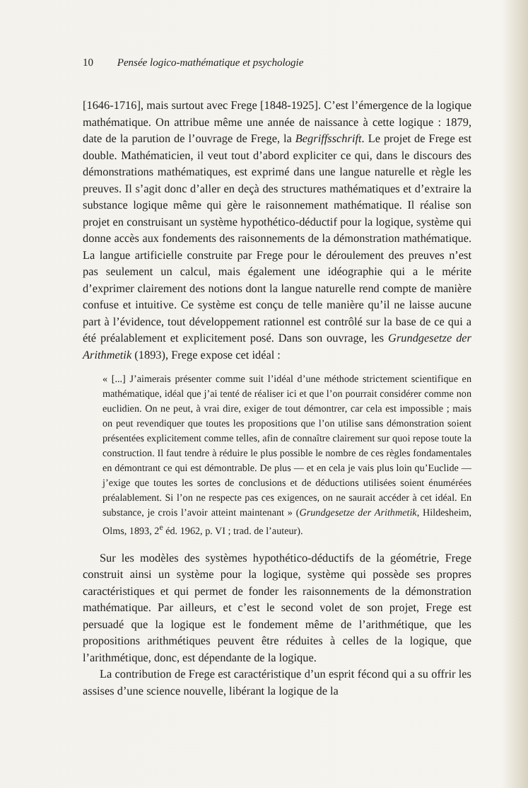10 Pensée logico-mathématique et psychologie
[1646-1716], mais surtout avec Frege [1848-1925]. C’est l’émergence de la logique mathématique. On attribue même une année de naissance à cette logique : 1879, date de la parution de l’ouvrage de Frege, la Begriffsschrift. Le projet de Frege est double. Mathématicien, il veut tout d’abord expliciter ce qui, dans le discours des démonstrations mathématiques, est exprimé dans une langue naturelle et règle les preuves. Il s’agit donc d’aller en deçà des structures mathématiques et d’extraire la substance logique même qui gère le raisonnement mathématique. Il réalise son projet en construisant un système hypothético-déductif pour la logique, système qui donne accès aux fondements des raisonnements de la démonstration mathématique. La langue artificielle construite par Frege pour le déroulement des preuves n’est pas seulement un calcul, mais également une idéographie qui a le mérite d’exprimer clairement des notions dont la langue naturelle rend compte de manière confuse et intuitive. Ce système est conçu de telle manière qu’il ne laisse aucune part à l’évidence, tout développement rationnel est contrôlé sur la base de ce qui a été préalablement et explicitement posé. Dans son ouvrage, les Grundgesetze der Arithmetik (1893), Frege expose cet idéal :
« [...] J’aimerais présenter comme suit l’idéal d’une méthode strictement scientifique en mathématique, idéal que j’ai tenté de réaliser ici et que l’on pourrait considérer comme non euclidien. On ne peut, à vrai dire, exiger de tout démontrer, car cela est impossible ; mais on peut revendiquer que toutes les propositions que l’on utilise sans démonstration soient présentées explicitement comme telles, afin de connaître clairement sur quoi repose toute la construction. Il faut tendre à réduire le plus possible le nombre de ces règles fondamentales en démontrant ce qui est démontrable. De plus — et en cela je vais plus loin qu’Euclide — j’exige que toutes les sortes de conclusions et de déductions utilisées soient énumérées préalablement. Si l’on ne respecte pas ces exigences, on ne saurait accéder à cet idéal. En substance, je crois l’avoir atteint maintenant » (Grundgesetze der Arithmetik, Hildesheim, Olms, 1893, 2<sup>e</sup> éd. 1962, p. VI ; trad. de l’auteur).
Sur les modèles des systèmes hypothético-déductifs de la géométrie, Frege construit ainsi un système pour la logique, système qui possède ses propres caractéristiques et qui permet de fonder les raisonnements de la démonstration mathématique. Par ailleurs, et c’est le second volet de son projet, Frege est persuadé que la logique est le fondement même de l’arithmétique, que les propositions arithmétiques peuvent être réduites à celles de la logique, que l’arithmétique, donc, est dépendante de la logique.
La contribution de Frege est caractéristique d’un esprit fécond qui a su offrir les assises d’une science nouvelle, libérant la logique de la